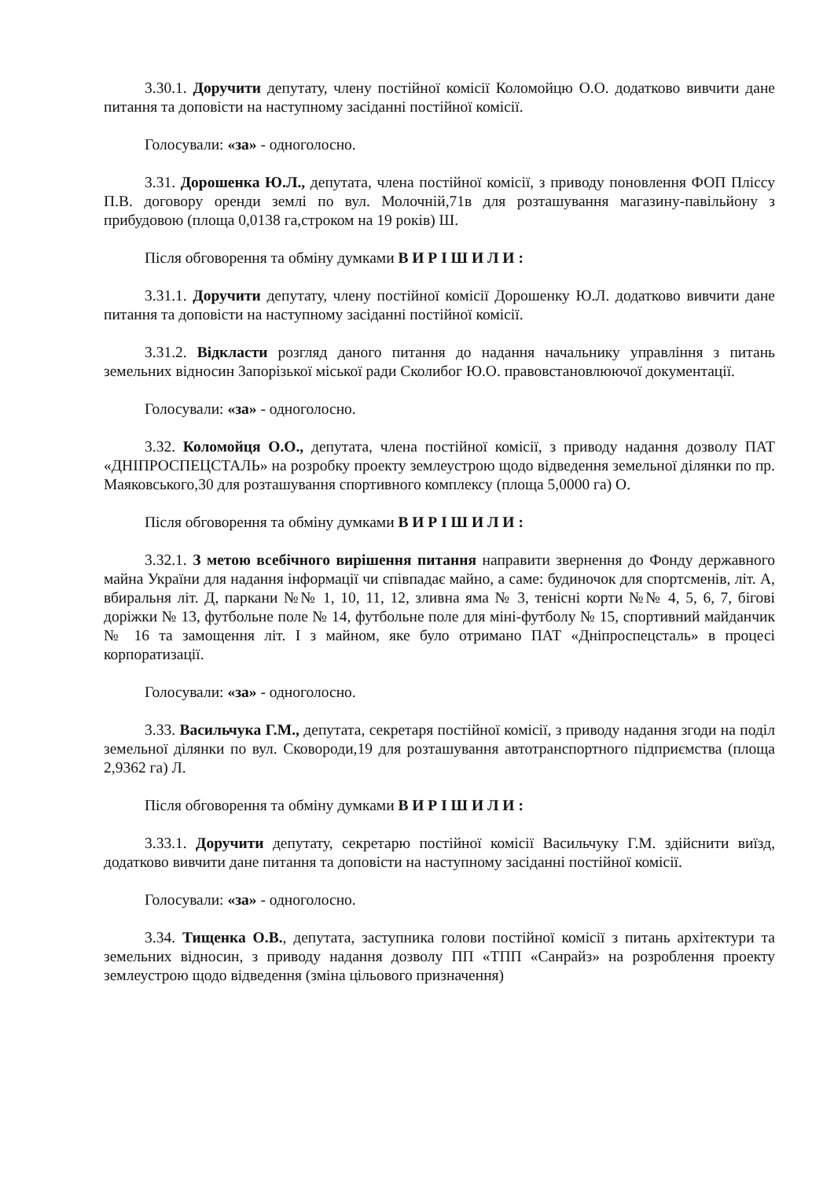3.30.1. Доручити депутату, члену постійної комісії Коломойцю О.О. додатково вивчити дане питання та доповісти на наступному засіданні постійної комісії.
Голосували: «за» - одноголосно.
3.31. Дорошенка Ю.Л., депутата, члена постійної комісії, з приводу поновлення ФОП Пліссу П.В. договору оренди землі по вул. Молочній,71в для розташування магазину-павільйону з прибудовою (площа 0,0138 га,строком на 19 років) Ш.
Після обговорення та обміну думками В И Р І Ш И Л И :
3.31.1. Доручити депутату, члену постійної комісії Дорошенку Ю.Л. додатково вивчити дане питання та доповісти на наступному засіданні постійної комісії.
3.31.2. Відкласти розгляд даного питання до надання начальнику управління з питань земельних відносин Запорізької міської ради Сколибог Ю.О. правовстановлюючої документації.
Голосували: «за» - одноголосно.
3.32. Коломойця О.О., депутата, члена постійної комісії, з приводу надання дозволу ПАТ «ДНІПРОСПЕЦСТАЛЬ» на розробку проекту землеустрою щодо відведення земельної ділянки по пр. Маяковського,30 для розташування спортивного комплексу (площа 5,0000 га) О.
Після обговорення та обміну думками В И Р І Ш И Л И :
3.32.1. З метою всебічного вирішення питання направити звернення до Фонду державного майна України для надання інформації чи співпадає майно, а саме: будиночок для спортсменів, літ. А, вбиральня літ. Д, паркани №№ 1, 10, 11, 12, зливна яма № 3, тенісні корти №№ 4, 5, 6, 7, бігові доріжки № 13, футбольне поле № 14, футбольне поле для міні-футболу № 15, спортивний майданчик № 16 та замощення літ. І з майном, яке було отримано ПАТ «Дніпроспецсталь» в процесі корпоратизації.
Голосували: «за» - одноголосно.
3.33. Васильчука Г.М., депутата, секретаря постійної комісії, з приводу надання згоди на поділ земельної ділянки по вул. Сковороди,19 для розташування автотранспортного підприємства (площа 2,9362 га) Л.
Після обговорення та обміну думками В И Р І Ш И Л И :
3.33.1. Доручити депутату, секретарю постійної комісії Васильчуку Г.М. здійснити виїзд, додатково вивчити дане питання та доповісти на наступному засіданні постійної комісії.
Голосували: «за» - одноголосно.
3.34. Тищенка О.В., депутата, заступника голови постійної комісії з питань архітектури та земельних відносин, з приводу надання дозволу ПП «ТПП «Санрайз» на розроблення проекту землеустрою щодо відведення (зміна цільового призначення)